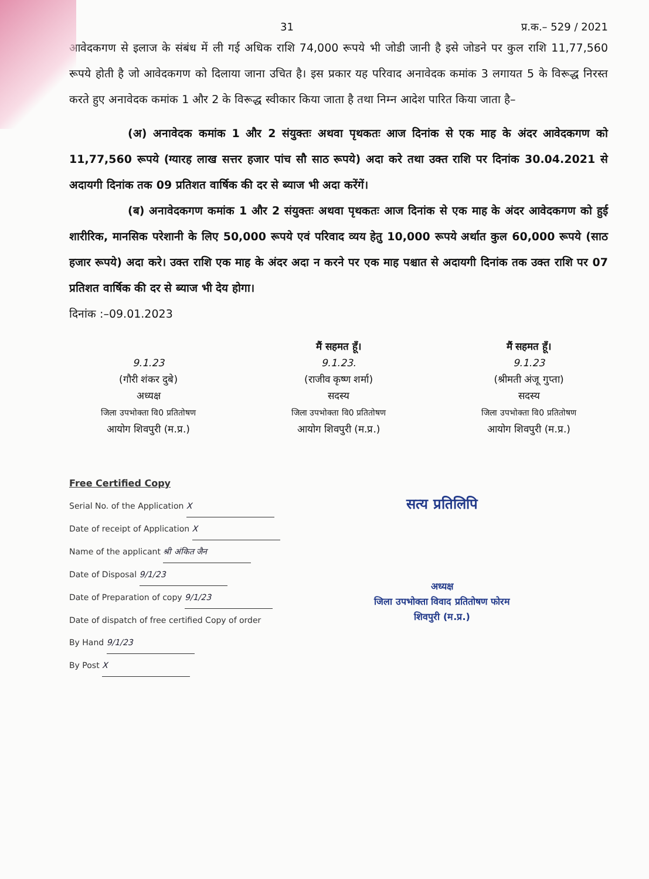31 प्र.क.– 529 / 2021
आवेदकगण से इलाज के संबंध में ली गई अधिक राशि 74,000 रूपये भी जोडी जानी है इसे जोडने पर कुल राशि 11,77,560 रूपये होती है जो आवेदकगण को दिलाया जाना उचित है। इस प्रकार यह परिवाद अनावेदक कमांक 3 लगायत 5 के विरूद्ध निरस्त करते हुए अनावेदक कमांक 1 और 2 के विरूद्ध स्वीकार किया जाता है तथा निम्न आदेश पारित किया जाता है–
(अ) अनावेदक कमांक 1 और 2 संयुक्तः अथवा पृथकतः आज दिनांक से एक माह के अंदर आवेदकगण को 11,77,560 रूपये (ग्यारह लाख सत्तर हजार पांच सौ साठ रूपये) अदा करे तथा उक्त राशि पर दिनांक 30.04.2021 से अदायगी दिनांक तक 09 प्रतिशत वार्षिक की दर से ब्याज भी अदा करेंगें।
(ब) अनावेदकगण कमांक 1 और 2 संयुक्तः अथवा पृथकतः आज दिनांक से एक माह के अंदर आवेदकगण को हुई शारीरिक, मानसिक परेशानी के लिए 50,000 रूपये एवं परिवाद व्यय हेतु 10,000 रूपये अर्थात कुल 60,000 रूपये (साठ हजार रूपये) अदा करे। उक्त राशि एक माह के अंदर अदा न करने पर एक माह पश्चात से अदायगी दिनांक तक उक्त राशि पर 07 प्रतिशत वार्षिक की दर से ब्याज भी देय होगा।
दिनांक :–09.01.2023
9.1.23
(गौरी शंकर दुबे)
अध्यक्ष
जिला उपभोक्ता वि0 प्रतितोषण
आयोग शिवपुरी (म.प्र.)
मैं सहमत हूँ।
9.1.23.
(राजीव कृष्ण शर्मा)
सदस्य
जिला उपभोक्ता वि0 प्रतितोषण
आयोग शिवपुरी (म.प्र.)
मैं सहमत हूँ।
9.1.23
(श्रीमती अंजू गुप्ता)
सदस्य
जिला उपभोक्ता वि0 प्रतितोषण
आयोग शिवपुरी (म.प्र.)
Free Certified Copy
Serial No. of the Application X
Date of receipt of Application X
Name of the applicant श्री अंकित जैन
Date of Disposal 9/1/23
Date of Preparation of copy 9/1/23
Date of dispatch of free certified Copy of order
By Hand 9/1/23
By Post X
सत्य प्रतिलिपि
अध्यक्ष
जिला उपभोक्ता विवाद प्रतितोषण फोरम
शिवपुरी (म.प्र.)